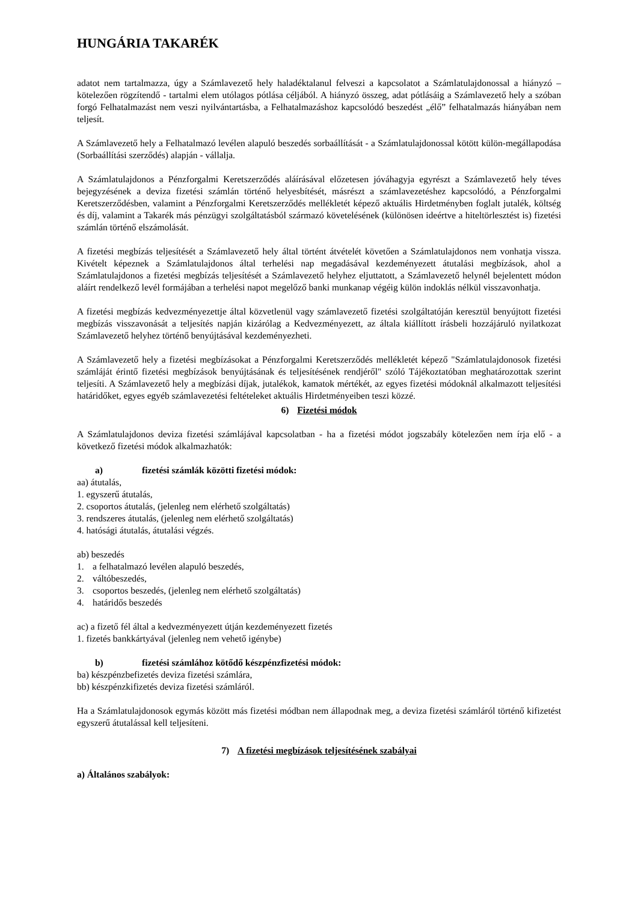HUNGÁRIA TAKARÉK
adatot nem tartalmazza, úgy a Számlavezető hely haladéktalanul felveszi a kapcsolatot a Számlatulajdonossal a hiányzó – kötelezően rögzítendő - tartalmi elem utólagos pótlása céljából. A hiányzó összeg, adat pótlásáig a Számlavezető hely a szóban forgó Felhatalmazást nem veszi nyilvántartásba, a Felhatalmazáshoz kapcsolódó beszedést „élő” felhatalmazás hiányában nem teljesít.
A Számlavezető hely a Felhatalmazó levélen alapuló beszedés sorbaállítását - a Számlatulajdonossal kötött külön-megállapodása (Sorbaállítási szerződés) alapján - vállalja.
A Számlatulajdonos a Pénzforgalmi Keretszerződés aláírásával előzetesen jóváhagyja egyrészt a Számlavezető hely téves bejegyzésének a deviza fizetési számlán történő helyesbítését, másrészt a számlavezetéshez kapcsolódó, a Pénzforgalmi Keretszerződésben, valamint a Pénzforgalmi Keretszerződés mellékletét képező aktuális Hirdetményben foglalt jutalék, költség és díj, valamint a Takarék más pénzügyi szolgáltatásból származó követelésének (különösen ideértve a hiteltörlesztést is) fizetési számlán történő elszámolását.
A fizetési megbízás teljesítését a Számlavezető hely által történt átvételét követően a Számlatulajdonos nem vonhatja vissza. Kivételt képeznek a Számlatulajdonos által terhelési nap megadásával kezdeményezett átutalási megbízások, ahol a Számlatulajdonos a fizetési megbízás teljesítését a Számlavezető helyhez eljuttatott, a Számlavezető helynél bejelentett módon aláírt rendelkező levél formájában a terhelési napot megelőző banki munkanap végéig külön indoklás nélkül visszavonhatja.
A fizetési megbízás kedvezményezettje által közvetlenül vagy számlavezető fizetési szolgáltatóján keresztül benyújtott fizetési megbízás visszavonását a teljesítés napján kizárólag a Kedvezményezett, az általa kiállított írásbeli hozzájáruló nyilatkozat Számlavezető helyhez történő benyújtásával kezdeményezheti.
A Számlavezető hely a fizetési megbízásokat a Pénzforgalmi Keretszerződés mellékletét képező "Számlatulajdonosok fizetési számláját érintő fizetési megbízások benyújtásának és teljesítésének rendjéről" szóló Tájékoztatóban meghatározottak szerint teljesíti. A Számlavezető hely a megbízási díjak, jutalékok, kamatok mértékét, az egyes fizetési módoknál alkalmazott teljesítési határidőket, egyes egyéb számlavezetési feltételeket aktuális Hirdetményeiben teszi közzé.
6) Fizetési módok
A Számlatulajdonos deviza fizetési számlájával kapcsolatban - ha a fizetési módot jogszabály kötelezően nem írja elő - a következő fizetési módok alkalmazhatók:
a) fizetési számlák közötti fizetési módok:
aa) átutalás,
1. egyszerű átutalás,
2. csoportos átutalás, (jelenleg nem elérhető szolgáltatás)
3. rendszeres átutalás, (jelenleg nem elérhető szolgáltatás)
4. hatósági átutalás, átutalási végzés.
ab) beszedés
1. a felhatalmazó levélen alapuló beszedés,
2. váltóbeszedés,
3. csoportos beszedés, (jelenleg nem elérhető szolgáltatás)
4. határidős beszedés
ac) a fizető fél által a kedvezményezett útján kezdeményezett fizetés
1. fizetés bankkártyával (jelenleg nem vehető igénybe)
b) fizetési számlához kötődő készpénzfizetési módok:
ba) készpénzbefizetés deviza fizetési számlára,
bb) készpénzkifizetés deviza fizetési számláról.
Ha a Számlatulajdonosok egymás között más fizetési módban nem állapodnak meg, a deviza fizetési számláról történő kifizetést egyszerű átutalással kell teljesíteni.
7) A fizetési megbízások teljesítésének szabályai
a) Általános szabályok: